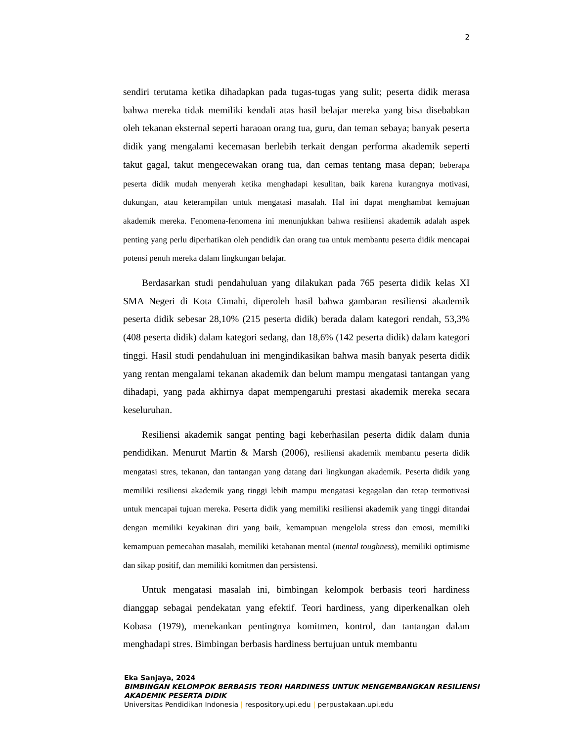2
sendiri terutama ketika dihadapkan pada tugas-tugas yang sulit; peserta didik merasa bahwa mereka tidak memiliki kendali atas hasil belajar mereka yang bisa disebabkan oleh tekanan eksternal seperti haraoan orang tua, guru, dan teman sebaya; banyak peserta didik yang mengalami kecemasan berlebih terkait dengan performa akademik seperti takut gagal, takut mengecewakan orang tua, dan cemas tentang masa depan; beberapa peserta didik mudah menyerah ketika menghadapi kesulitan, baik karena kurangnya motivasi, dukungan, atau keterampilan untuk mengatasi masalah. Hal ini dapat menghambat kemajuan akademik mereka. Fenomena-fenomena ini menunjukkan bahwa resiliensi akademik adalah aspek penting yang perlu diperhatikan oleh pendidik dan orang tua untuk membantu peserta didik mencapai potensi penuh mereka dalam lingkungan belajar.
Berdasarkan studi pendahuluan yang dilakukan pada 765 peserta didik kelas XI SMA Negeri di Kota Cimahi, diperoleh hasil bahwa gambaran resiliensi akademik peserta didik sebesar 28,10% (215 peserta didik) berada dalam kategori rendah, 53,3% (408 peserta didik) dalam kategori sedang, dan 18,6% (142 peserta didik) dalam kategori tinggi. Hasil studi pendahuluan ini mengindikasikan bahwa masih banyak peserta didik yang rentan mengalami tekanan akademik dan belum mampu mengatasi tantangan yang dihadapi, yang pada akhirnya dapat mempengaruhi prestasi akademik mereka secara keseluruhan.
Resiliensi akademik sangat penting bagi keberhasilan peserta didik dalam dunia pendidikan. Menurut Martin & Marsh (2006), resiliensi akademik membantu peserta didik mengatasi stres, tekanan, dan tantangan yang datang dari lingkungan akademik. Peserta didik yang memiliki resiliensi akademik yang tinggi lebih mampu mengatasi kegagalan dan tetap termotivasi untuk mencapai tujuan mereka. Peserta didik yang memiliki resiliensi akademik yang tinggi ditandai dengan memiliki keyakinan diri yang baik, kemampuan mengelola stress dan emosi, memiliki kemampuan pemecahan masalah, memiliki ketahanan mental (mental toughness), memiliki optimisme dan sikap positif, dan memiliki komitmen dan persistensi.
Untuk mengatasi masalah ini, bimbingan kelompok berbasis teori hardiness dianggap sebagai pendekatan yang efektif. Teori hardiness, yang diperkenalkan oleh Kobasa (1979), menekankan pentingnya komitmen, kontrol, dan tantangan dalam menghadapi stres. Bimbingan berbasis hardiness bertujuan untuk membantu
Eka Sanjaya, 2024
BIMBINGAN KELOMPOK BERBASIS TEORI HARDINESS UNTUK MENGEMBANGKAN RESILIENSI
AKADEMIK PESERTA DIDIK
Universitas Pendidikan Indonesia | respository.upi.edu | perpustakaan.upi.edu